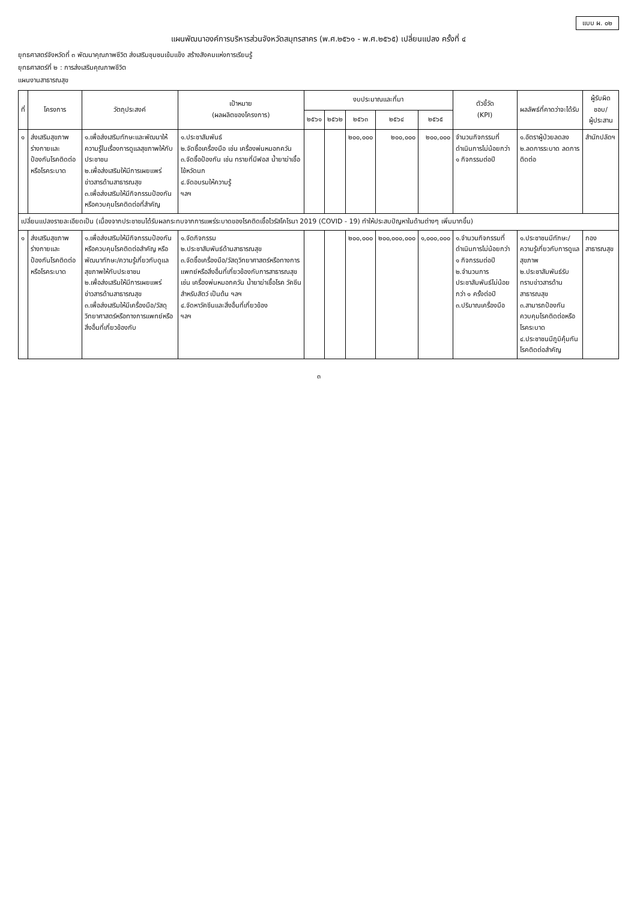แบบ ผ. ๐๒
แผนพัฒนาองค์การบริหารส่วนจังหวัดสมุทรสาคร (พ.ศ.๒๕๖๑ - พ.ศ.๒๕๖๕) เปลี่ยนแปลง ครั้งที่ ๔
ยุทธศาสตร์จังหวัดที่ ๓ พัฒนาคุณภาพชีวิต ส่งเสริมชุมชนเข้มแข็ง สร้างสังคมแห่งการเรียนรู้
ยุทธศาสตร์ที่ ๒ : การส่งเสริมคุณภาพชีวิต
แผนงานสาธารณสุข
| ที่ | โครงการ | วัตถุประสงค์ | เป้าหมาย (ผลผลิตของโครงการ) | งบประมาณและที่มา | | | | | ตัวชี้วัด (KPI) | ผลลัพธ์ที่คาดว่าจะได้รับ | ผู้รับผิดชอบ/ ผู้ประสาน |
| --- | --- | --- | --- | --- | --- | --- | --- | --- | --- | --- | --- |
| | | | | ๒๕๖๑ | ๒๕๖๒ | ๒๕๖๓ | ๒๕๖๔ | ๒๕๖๕ | | | |
| ๑ | ส่งเสริมสุขภาพร่างกายและป้องกันโรคติดต่อหรือโรคระบาด | ๑.เพื่อส่งเสริมทักษะและพัฒนาให้ความรู้ในเรื่องการดูแลสุขภาพให้กับประชาชน ๒.เพื่อส่งเสริมให้มีการเผยแพร่ข่าวสารด้านสาธารณสุข ๓.เพื่อส่งเสริมให้มีกิจกรรมป้องกันหรือควบคุมโรคติดต่อที่สำคัญ | ๑.ประชาสัมพันธ์ ๒.จัดซื้อเครื่องมือ เช่น เครื่องพ่นหมอกควัน ๓.จัดซื้อป้องกัน เช่น ทรายที่มีฟอส น้ำยาฆ่าเชื้อไข้หวัดนก ๔.จัดอบรมให้ความรู้ ฯลฯ | | | ๒๐๐,๐๐๐ | ๒๐๐,๐๐๐ | ๒๐๐,๐๐๐ | จำนวนกิจกรรมที่ดำเนินการไม่น้อยกว่า ๑ กิจกรรมต่อปี | ๑.อัตราผู้ป่วยลดลง ๒.ลดการระบาด ลดการติดต่อ | สำนักปลัดฯ |
| เปลี่ยนแปลงรายละเอียดเป็น (เนื่องจากประชาชนได้รับผลกระทบจากการแพร่ระบาดของโรคติดเชื้อไวรัสโคโรนา 2019 (COVID - 19) ทำให้ประสบปัญหาในด้านต่างๆ เพิ่มมากขึ้น) | | | | | | | | | | | |
| ๑ | ส่งเสริมสุขภาพร่างกายและป้องกันโรคติดต่อหรือโรคระบาด | ๑.เพื่อส่งเสริมให้มีกิจกรรมป้องกันหรือควบคุมโรคติดต่อสำคัญ หรือพัฒนาทักษะ/ความรู้เกี่ยวกับดูแลสุขภาพให้กับประชาชน ๒.เพื่อส่งเสริมให้มีการเผยแพร่ข่าวสารด้านสาธารณสุข ๓.เพื่อส่งเสริมให้มีเครื่องมือ/วัสดุวิทยาศาสตร์หรือทางการแพทย์หรือสิ่งอื่นที่เกี่ยวข้องกับ | ๑.จัดกิจกรรม ๒.ประชาสัมพันธ์ด้านสาธารณสุข ๓.จัดซื้อเครื่องมือ/วัสดุวิทยาศาสตร์หรือทางการแพทย์หรือสิ่งอื่นที่เกี่ยวข้องกับการสาธารณสุข เช่น เครื่องพ่นหมอกควัน น้ำยาฆ่าเชื้อโรค วัคซีนสำหรับสัตว์ เป็นต้น ฯลฯ ๔.จัดหาวัคซีนและสิ่งอื่นที่เกี่ยวข้อง ฯลฯ | | | ๒๐๐,๐๐๐ | ๒๐๐,๐๐๐,๐๐๐ | ๑,๐๐๐,๐๐๐ | ๑.จำนวนกิจกรรมที่ดำเนินการไม่น้อยกว่า ๑ กิจกรรมต่อปี ๒.จำนวนการประชาสัมพันธ์ไม่น้อยกว่า ๑ ครั้งต่อปี ๓.ปริมาณเครื่องมือ | ๑.ประชาชนมีทักษะ/ความรู้เกี่ยวกับการดูแลสุขภาพ ๒.ประชาสัมพันธ์รับทราบข่าวสารด้านสาธารณสุข ๓.สามารถป้องกัน ควบคุมโรคติดต่อหรือโรคระบาด ๔.ประชาชนมีภูมิคุ้มกันโรคติดต่อสำคัญ | กองสาธารณสุข |
๓